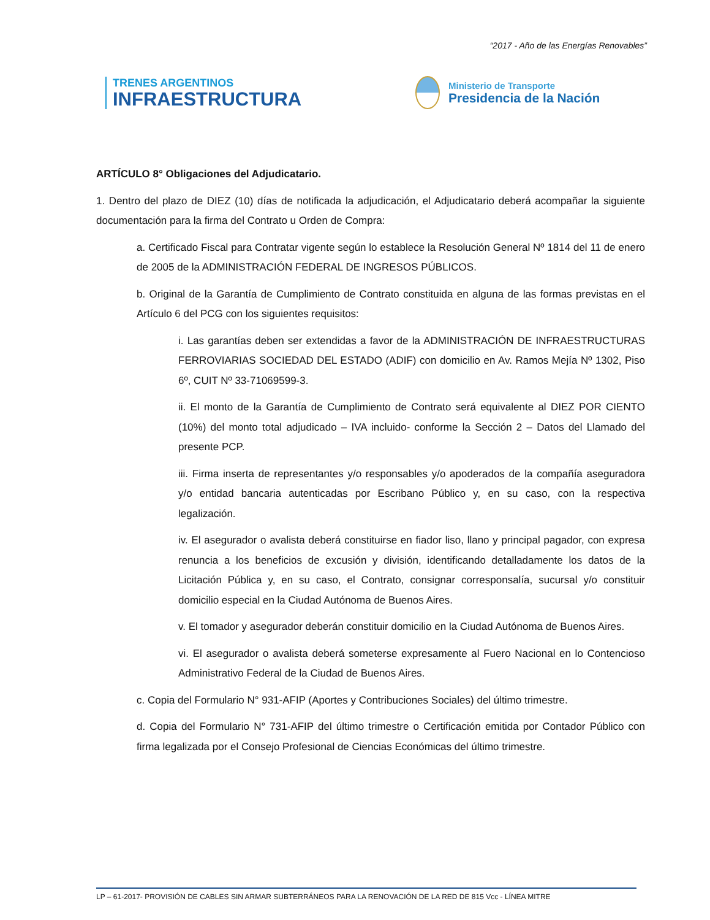“2017 - Año de las Energías Renovables”
TRENES ARGENTINOS
INFRAESTRUCTURA
Ministerio de Transporte
Presidencia de la Nación
ARTÍCULO 8° Obligaciones del Adjudicatario.
1. Dentro del plazo de DIEZ (10) días de notificada la adjudicación, el Adjudicatario deberá acompañar la siguiente documentación para la firma del Contrato u Orden de Compra:
a. Certificado Fiscal para Contratar vigente según lo establece la Resolución General Nº 1814 del 11 de enero de 2005 de la ADMINISTRACIÓN FEDERAL DE INGRESOS PÚBLICOS.
b. Original de la Garantía de Cumplimiento de Contrato constituida en alguna de las formas previstas en el Artículo 6 del PCG con los siguientes requisitos:
i. Las garantías deben ser extendidas a favor de la ADMINISTRACIÓN DE INFRAESTRUCTURAS FERROVIARIAS SOCIEDAD DEL ESTADO (ADIF) con domicilio en Av. Ramos Mejía Nº 1302, Piso 6º, CUIT Nº 33-71069599-3.
ii. El monto de la Garantía de Cumplimiento de Contrato será equivalente al DIEZ POR CIENTO (10%) del monto total adjudicado – IVA incluido- conforme la Sección 2 – Datos del Llamado del presente PCP.
iii. Firma inserta de representantes y/o responsables y/o apoderados de la compañía aseguradora y/o entidad bancaria autenticadas por Escribano Público y, en su caso, con la respectiva legalización.
iv. El asegurador o avalista deberá constituirse en fiador liso, llano y principal pagador, con expresa renuncia a los beneficios de excusión y división, identificando detalladamente los datos de la Licitación Pública y, en su caso, el Contrato, consignar corresponsalía, sucursal y/o constituir domicilio especial en la Ciudad Autónoma de Buenos Aires.
v. El tomador y asegurador deberán constituir domicilio en la Ciudad Autónoma de Buenos Aires.
vi. El asegurador o avalista deberá someterse expresamente al Fuero Nacional en lo Contencioso Administrativo Federal de la Ciudad de Buenos Aires.
c. Copia del Formulario N° 931-AFIP (Aportes y Contribuciones Sociales) del último trimestre.
d. Copia del Formulario N° 731-AFIP del último trimestre o Certificación emitida por Contador Público con firma legalizada por el Consejo Profesional de Ciencias Económicas del último trimestre.
LP – 61-2017- PROVISIÓN DE CABLES SIN ARMAR SUBTERRÁNEOS PARA LA RENOVACIÓN DE LA RED DE 815 Vcc - LÍNEA MITRE